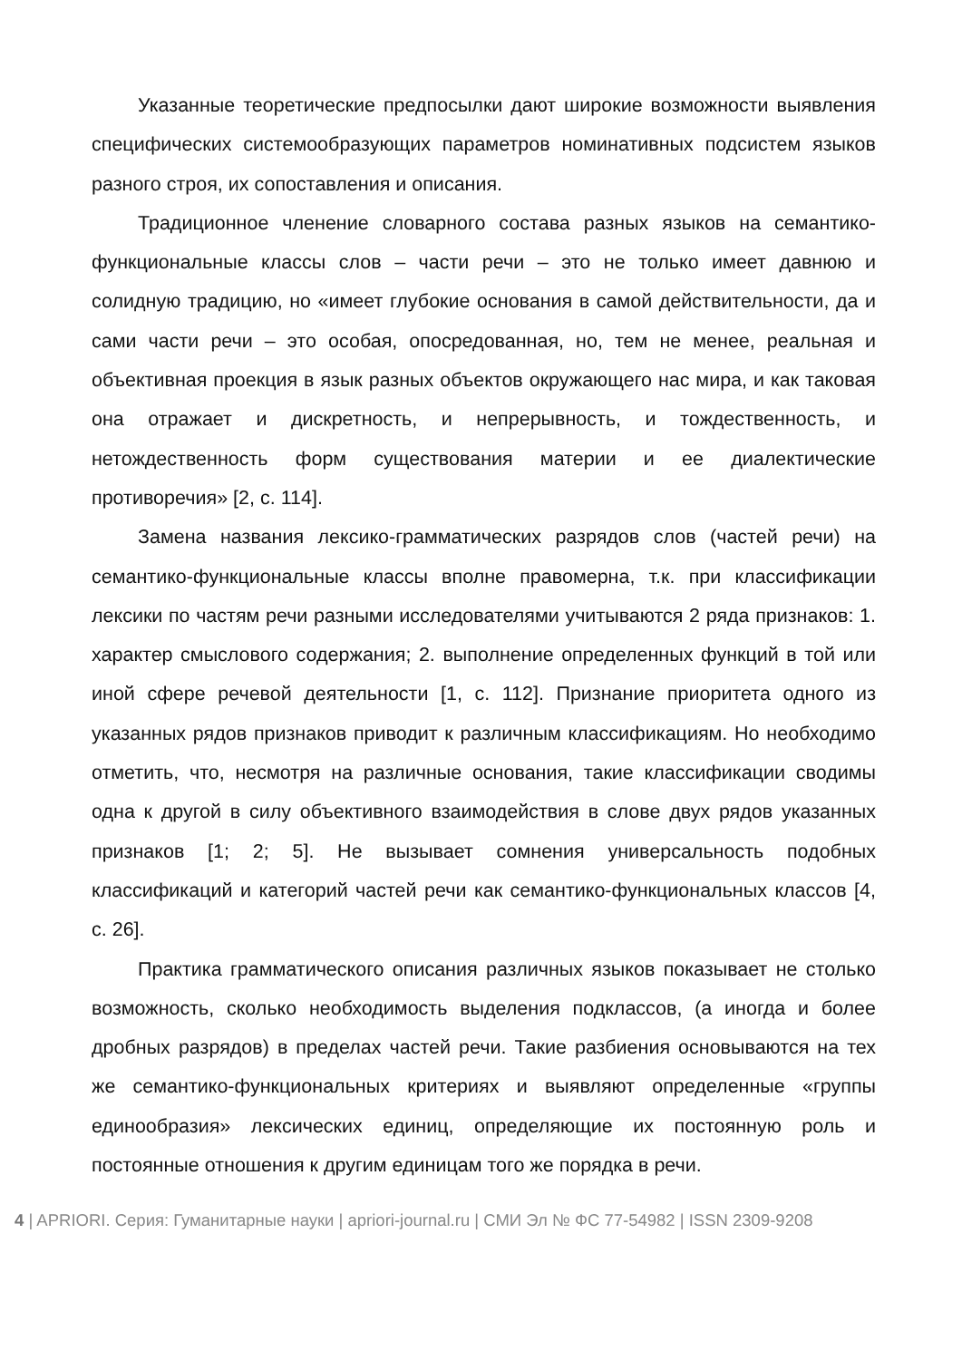Указанные теоретические предпосылки дают широкие возможности выявления специфических системообразующих параметров номинативных подсистем языков разного строя, их сопоставления и описания.
Традиционное членение словарного состава разных языков на семантико-функциональные классы слов – части речи – это не только имеет давнюю и солидную традицию, но «имеет глубокие основания в самой действительности, да и сами части речи – это особая, опосредованная, но, тем не менее, реальная и объективная проекция в язык разных объектов окружающего нас мира, и как таковая она отражает и дискретность, и непрерывность, и тождественность, и нетождественность форм существования материи и ее диалектические противоречия» [2, с. 114].
Замена названия лексико-грамматических разрядов слов (частей речи) на семантико-функциональные классы вполне правомерна, т.к. при классификации лексики по частям речи разными исследователями учитываются 2 ряда признаков: 1. характер смыслового содержания; 2. выполнение определенных функций в той или иной сфере речевой деятельности [1, с. 112]. Признание приоритета одного из указанных рядов признаков приводит к различным классификациям. Но необходимо отметить, что, несмотря на различные основания, такие классификации сводимы одна к другой в силу объективного взаимодействия в слове двух рядов указанных признаков [1; 2; 5]. Не вызывает сомнения универсальность подобных классификаций и категорий частей речи как семантико-функциональных классов [4, с. 26].
Практика грамматического описания различных языков показывает не столько возможность, сколько необходимость выделения подклассов, (а иногда и более дробных разрядов) в пределах частей речи. Такие разбиения основываются на тех же семантико-функциональных критериях и выявляют определенные «группы единообразия» лексических единиц, определяющие их постоянную роль и постоянные отношения к другим единицам того же порядка в речи.
4 | APRIORI. Серия: Гуманитарные науки | apriori-journal.ru | СМИ Эл № ФС 77-54982 | ISSN 2309-9208